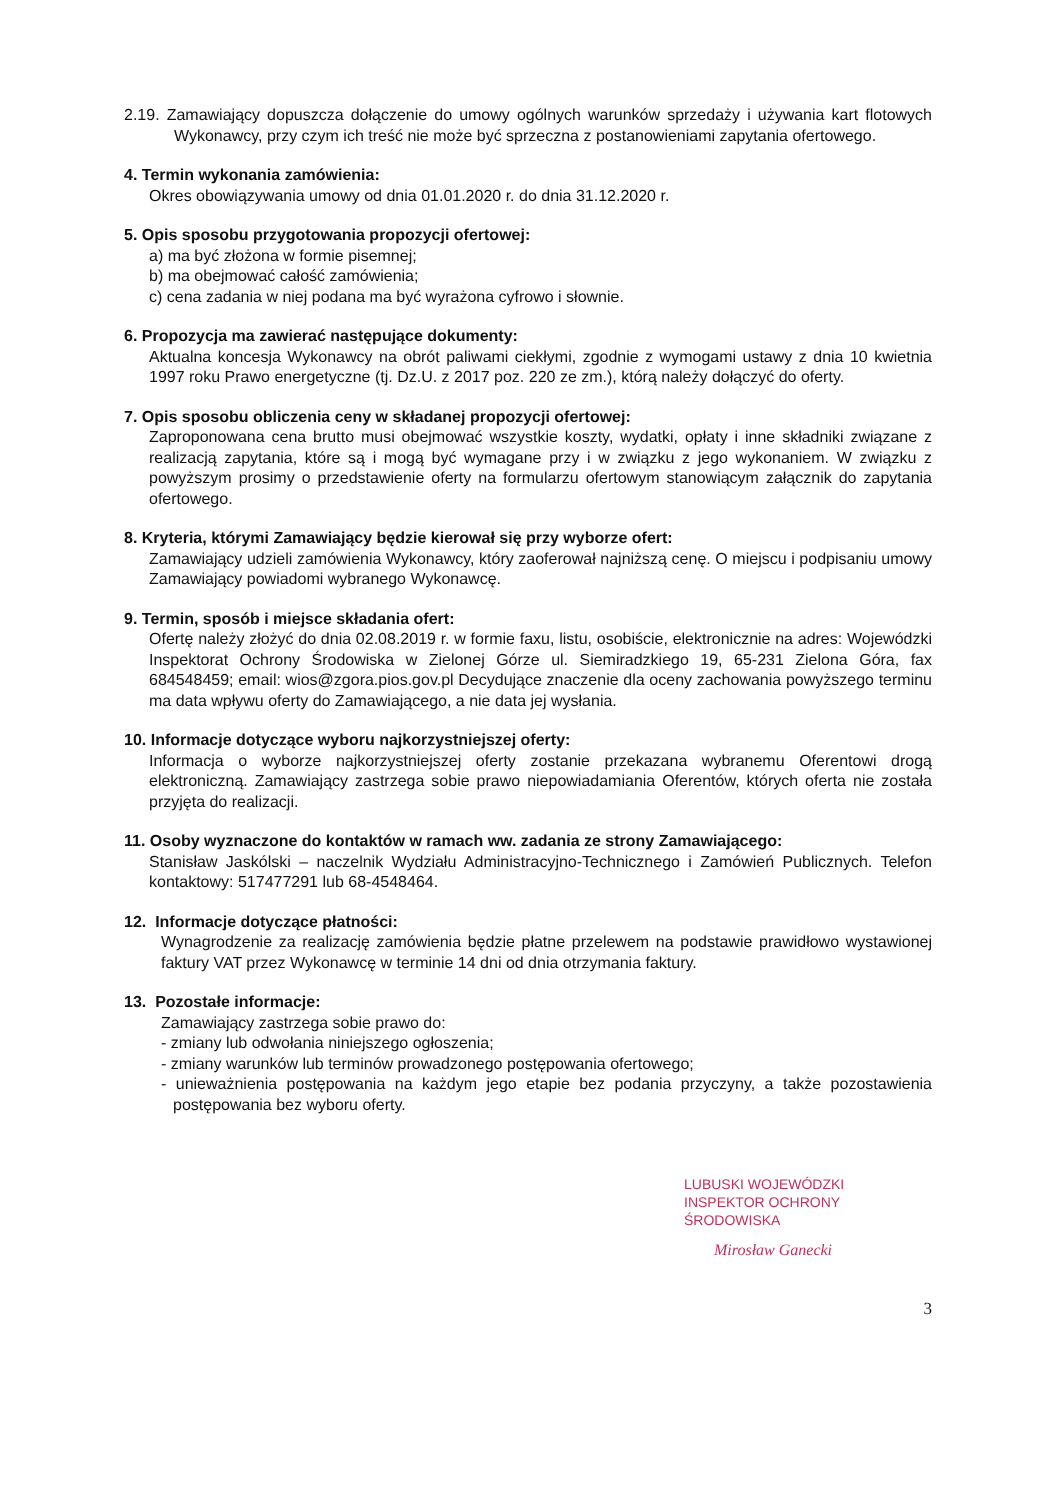2.19. Zamawiający dopuszcza dołączenie do umowy ogólnych warunków sprzedaży i używania kart flotowych Wykonawcy, przy czym ich treść nie może być sprzeczna z postanowieniami zapytania ofertowego.
4. Termin wykonania zamówienia:
Okres obowiązywania umowy od dnia 01.01.2020 r. do dnia 31.12.2020 r.
5. Opis sposobu przygotowania propozycji ofertowej:
a) ma być złożona w formie pisemnej;
b) ma obejmować całość zamówienia;
c) cena zadania w niej podana ma być wyrażona cyfrowo i słownie.
6. Propozycja ma zawierać następujące dokumenty:
Aktualna koncesja Wykonawcy na obrót paliwami ciekłymi, zgodnie z wymogami ustawy z dnia 10 kwietnia 1997 roku Prawo energetyczne (tj. Dz.U. z 2017 poz. 220 ze zm.), którą należy dołączyć do oferty.
7. Opis sposobu obliczenia ceny w składanej propozycji ofertowej:
Zaproponowana cena brutto musi obejmować wszystkie koszty, wydatki, opłaty i inne składniki związane z realizacją zapytania, które są i mogą być wymagane przy i w związku z jego wykonaniem. W związku z powyższym prosimy o przedstawienie oferty na formularzu ofertowym stanowiącym załącznik do zapytania ofertowego.
8. Kryteria, którymi Zamawiający będzie kierował się przy wyborze ofert:
Zamawiający udzieli zamówienia Wykonawcy, który zaoferował najniższą cenę. O miejscu i podpisaniu umowy Zamawiający powiadomi wybranego Wykonawcę.
9. Termin, sposób i miejsce składania ofert:
Ofertę należy złożyć do dnia 02.08.2019 r. w formie faxu, listu, osobiście, elektronicznie na adres: Wojewódzki Inspektorat Ochrony Środowiska w Zielonej Górze ul. Siemiradzkiego 19, 65-231 Zielona Góra, fax 684548459; email: wios@zgora.pios.gov.pl Decydujące znaczenie dla oceny zachowania powyższego terminu ma data wpływu oferty do Zamawiającego, a nie data jej wysłania.
10. Informacje dotyczące wyboru najkorzystniejszej oferty:
Informacja o wyborze najkorzystniejszej oferty zostanie przekazana wybranemu Oferentowi drogą elektroniczną. Zamawiający zastrzega sobie prawo niepowiadamiania Oferentów, których oferta nie została przyjęta do realizacji.
11. Osoby wyznaczone do kontaktów w ramach ww. zadania ze strony Zamawiającego:
Stanisław Jaskólski – naczelnik Wydziału Administracyjno-Technicznego i Zamówień Publicznych. Telefon kontaktowy: 517477291 lub 68-4548464.
12. Informacje dotyczące płatności:
Wynagrodzenie za realizację zamówienia będzie płatne przelewem na podstawie prawidłowo wystawionej faktury VAT przez Wykonawcę w terminie 14 dni od dnia otrzymania faktury.
13. Pozostałe informacje:
Zamawiający zastrzega sobie prawo do:
- zmiany lub odwołania niniejszego ogłoszenia;
- zmiany warunków lub terminów prowadzonego postępowania ofertowego;
- unieważnienia postępowania na każdym jego etapie bez podania przyczyny, a także pozostawienia postępowania bez wyboru oferty.
LUBUSKI WOJEWÓDZKI
INSPEKTOR OCHRONY ŚRODOWISKA
Mirosław Ganecki
3